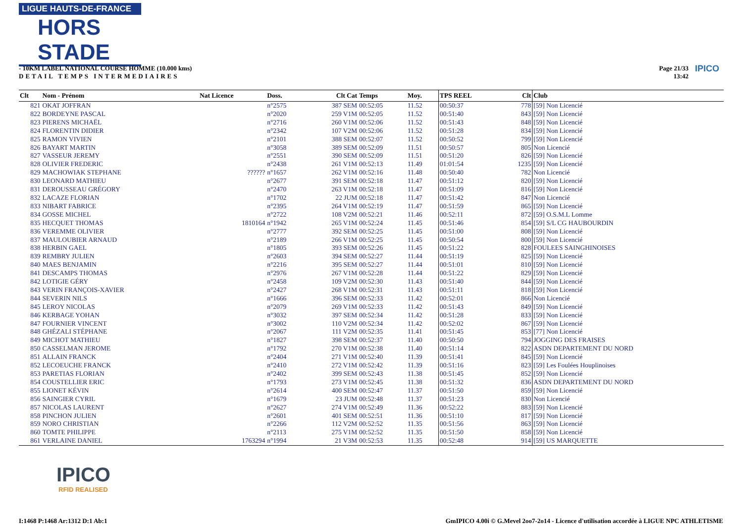LIGUE HAUTS-DE-FRANCE
HORS STADE
- 10KM LABEL NATIONAL COURSE HOMME (10.000 kms)
DETAIL TEMPS INTERMEDIAIRES
Page 21/33
13:42
IPICO
| Clt | Nom - Prénom | Nat Licence | Doss. | Clt Cat | Temps | Moy. | TPS REEL | Clt | Club |
| --- | --- | --- | --- | --- | --- | --- | --- | --- | --- |
| 821 | OKAT JOFFRAN | | n°2575 | 387 SEM | 00:52:05 | 11.52 | 00:50:37 | 778 | [59] Non Licencié |
| 822 | BORDEYNE PASCAL | | n°2020 | 259 V1M | 00:52:05 | 11.52 | 00:51:40 | 843 | [59] Non Licencié |
| 823 | PIERENS MICHAËL | | n°2716 | 260 V1M | 00:52:06 | 11.52 | 00:51:43 | 848 | [59] Non Licencié |
| 824 | FLORENTIN DIDIER | | n°2342 | 107 V2M | 00:52:06 | 11.52 | 00:51:28 | 834 | [59] Non Licencié |
| 825 | RAMON VIVIEN | | n°2101 | 388 SEM | 00:52:07 | 11.52 | 00:50:52 | 799 | [59] Non Licencié |
| 826 | BAYART MARTIN | | n°3058 | 389 SEM | 00:52:09 | 11.51 | 00:50:57 | 805 | Non Licencié |
| 827 | VASSEUR JEREMY | | n°2551 | 390 SEM | 00:52:09 | 11.51 | 00:51:20 | 826 | [59] Non Licencié |
| 828 | OLIVIER FREDERIC | | n°2438 | 261 V1M | 00:52:13 | 11.49 | 01:01:54 | 1235 | [59] Non Licencié |
| 829 | MACHOWIAK STEPHANE | ?????? | n°1657 | 262 V1M | 00:52:16 | 11.48 | 00:50:40 | 782 | Non Licencié |
| 830 | LEONARD MATHIEU | | n°2677 | 391 SEM | 00:52:18 | 11.47 | 00:51:12 | 820 | [59] Non Licencié |
| 831 | DEROUSSEAU GRÉGORY | | n°2470 | 263 V1M | 00:52:18 | 11.47 | 00:51:09 | 816 | [59] Non Licencié |
| 832 | LACAZE FLORIAN | | n°1702 | 22 JUM | 00:52:18 | 11.47 | 00:51:42 | 847 | Non Licencié |
| 833 | NIBART FABRICE | | n°2395 | 264 V1M | 00:52:19 | 11.47 | 00:51:59 | 865 | [59] Non Licencié |
| 834 | GOSSE MICHEL | | n°2722 | 108 V2M | 00:52:21 | 11.46 | 00:52:11 | 872 | [59] O.S.M.L Lomme |
| 835 | HECQUET THOMAS | 1810164 | n°1942 | 265 V1M | 00:52:24 | 11.45 | 00:51:46 | 854 | [59] S/L CG HAUBOURDIN |
| 836 | VEREMME OLIVIER | | n°2777 | 392 SEM | 00:52:25 | 11.45 | 00:51:00 | 808 | [59] Non Licencié |
| 837 | MAULOUBIER ARNAUD | | n°2189 | 266 V1M | 00:52:25 | 11.45 | 00:50:54 | 800 | [59] Non Licencié |
| 838 | HERBIN GAEL | | n°1805 | 393 SEM | 00:52:26 | 11.45 | 00:51:22 | 828 | FOULEES SAINGHINOISES |
| 839 | REMBRY JULIEN | | n°2603 | 394 SEM | 00:52:27 | 11.44 | 00:51:19 | 825 | [59] Non Licencié |
| 840 | MAES BENJAMIN | | n°2216 | 395 SEM | 00:52:27 | 11.44 | 00:51:01 | 810 | [59] Non Licencié |
| 841 | DESCAMPS THOMAS | | n°2976 | 267 V1M | 00:52:28 | 11.44 | 00:51:22 | 829 | [59] Non Licencié |
| 842 | LOTIGIE GÉRY | | n°2458 | 109 V2M | 00:52:30 | 11.43 | 00:51:40 | 844 | [59] Non Licencié |
| 843 | VERIN FRANÇOIS-XAVIER | | n°2427 | 268 V1M | 00:52:31 | 11.43 | 00:51:11 | 818 | [59] Non Licencié |
| 844 | SEVERIN NILS | | n°1666 | 396 SEM | 00:52:33 | 11.42 | 00:52:01 | 866 | Non Licencié |
| 845 | LEROY NICOLAS | | n°2079 | 269 V1M | 00:52:33 | 11.42 | 00:51:43 | 849 | [59] Non Licencié |
| 846 | KERBAGE YOHAN | | n°3032 | 397 SEM | 00:52:34 | 11.42 | 00:51:28 | 833 | [59] Non Licencié |
| 847 | FOURNIER VINCENT | | n°3002 | 110 V2M | 00:52:34 | 11.42 | 00:52:02 | 867 | [59] Non Licencié |
| 848 | GHÉZALI STÉPHANE | | n°2067 | 111 V2M | 00:52:35 | 11.41 | 00:51:45 | 853 | [77] Non Licencié |
| 849 | MICHOT MATHIEU | | n°1827 | 398 SEM | 00:52:37 | 11.40 | 00:50:50 | 794 | JOGGING DES FRAISES |
| 850 | CASSELMAN JEROME | | n°1792 | 270 V1M | 00:52:38 | 11.40 | 00:51:14 | 822 | ASDN DEPARTEMENT DU NORD |
| 851 | ALLAIN FRANCK | | n°2404 | 271 V1M | 00:52:40 | 11.39 | 00:51:41 | 845 | [59] Non Licencié |
| 852 | LECOEUCHE FRANCK | | n°2410 | 272 V1M | 00:52:42 | 11.39 | 00:51:16 | 823 | [59] Les Foulées Houplinoises |
| 853 | PARETIAS FLORIAN | | n°2402 | 399 SEM | 00:52:43 | 11.38 | 00:51:45 | 852 | [59] Non Licencié |
| 854 | COUSTELLIER ERIC | | n°1793 | 273 V1M | 00:52:45 | 11.38 | 00:51:32 | 836 | ASDN DEPARTEMENT DU NORD |
| 855 | LIONET KÉVIN | | n°2614 | 400 SEM | 00:52:47 | 11.37 | 00:51:50 | 859 | [59] Non Licencié |
| 856 | SAINGIER CYRIL | | n°1679 | 23 JUM | 00:52:48 | 11.37 | 00:51:23 | 830 | Non Licencié |
| 857 | NICOLAS LAURENT | | n°2627 | 274 V1M | 00:52:49 | 11.36 | 00:52:22 | 883 | [59] Non Licencié |
| 858 | PINCHON JULIEN | | n°2601 | 401 SEM | 00:52:51 | 11.36 | 00:51:10 | 817 | [59] Non Licencié |
| 859 | NORO CHRISTIAN | | n°2266 | 112 V2M | 00:52:52 | 11.35 | 00:51:56 | 863 | [59] Non Licencié |
| 860 | TOMTE PHILIPPE | | n°2113 | 275 V1M | 00:52:52 | 11.35 | 00:51:50 | 858 | [59] Non Licencié |
| 861 | VERLAINE DANIEL | 1763294 | n°1994 | 21 V3M | 00:52:53 | 11.35 | 00:52:48 | 914 | [59] US MARQUETTE |
IPICO
RFID REALISED
I:1468 P:1468 Ar:1312 D:1 Ab:1
GmIPICO 4.00i © G.Mevel 2oo7-2o14 - Licence d'utilisation accordée à LIGUE NPC ATHLETISME